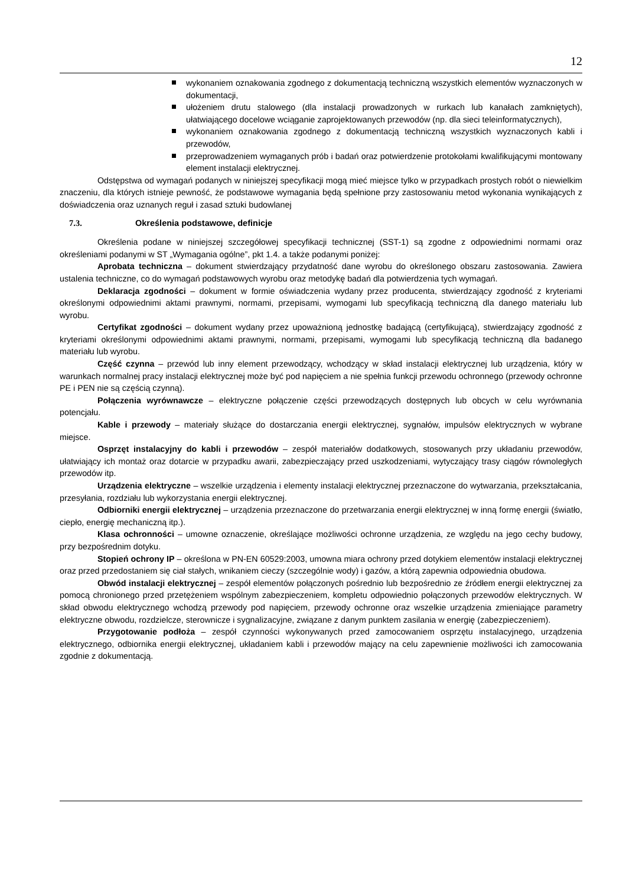12
wykonaniem oznakowania zgodnego z dokumentacją techniczną wszystkich elementów wyznaczonych w dokumentacji,
ułożeniem drutu stalowego (dla instalacji prowadzonych w rurkach lub kanałach zamkniętych), ułatwiającego docelowe wciąganie zaprojektowanych przewodów (np. dla sieci teleinformatycznych),
wykonaniem oznakowania zgodnego z dokumentacją techniczną wszystkich wyznaczonych kabli i przewodów,
przeprowadzeniem wymaganych prób i badań oraz potwierdzenie protokołami kwalifikującymi montowany element instalacji elektrycznej.
Odstępstwa od wymagań podanych w niniejszej specyfikacji mogą mieć miejsce tylko w przypadkach prostych robót o niewielkim znaczeniu, dla których istnieje pewność, że podstawowe wymagania będą spełnione przy zastosowaniu metod wykonania wynikających z doświadczenia oraz uznanych reguł i zasad sztuki budowlanej
7.3. Określenia podstawowe, definicje
Określenia podane w niniejszej szczegółowej specyfikacji technicznej (SST-1) są zgodne z odpowiednimi normami oraz określeniami podanymi w ST „Wymagania ogólne”, pkt 1.4. a także podanymi poniżej:
Aprobata techniczna – dokument stwierdzający przydatność dane wyrobu do określonego obszaru zastosowania. Zawiera ustalenia techniczne, co do wymagań podstawowych wyrobu oraz metodykę badań dla potwierdzenia tych wymagań.
Deklaracja zgodności – dokument w formie oświadczenia wydany przez producenta, stwierdzający zgodność z kryteriami określonymi odpowiednimi aktami prawnymi, normami, przepisami, wymogami lub specyfikacją techniczną dla danego materiału lub wyrobu.
Certyfikat zgodności – dokument wydany przez upoważnioną jednostkę badającą (certyfikującą), stwierdzający zgodność z kryteriami określonymi odpowiednimi aktami prawnymi, normami, przepisami, wymogami lub specyfikacją techniczną dla badanego materiału lub wyrobu.
Część czynna – przewód lub inny element przewodzący, wchodzący w skład instalacji elektrycznej lub urządzenia, który w warunkach normalnej pracy instalacji elektrycznej może być pod napięciem a nie spełnia funkcji przewodu ochronnego (przewody ochronne PE i PEN nie są częścią czynną).
Połączenia wyrównawcze – elektryczne połączenie części przewodzących dostępnych lub obcych w celu wyrównania potencjału.
Kable i przewody – materiały służące do dostarczania energii elektrycznej, sygnałów, impulsów elektrycznych w wybrane miejsce.
Osprzęt instalacyjny do kabli i przewodów – zespół materiałów dodatkowych, stosowanych przy układaniu przewodów, ułatwiający ich montaż oraz dotarcie w przypadku awarii, zabezpieczający przed uszkodzeniami, wytyczający trasy ciągów równoległych przewodów itp.
Urządzenia elektryczne – wszelkie urządzenia i elementy instalacji elektrycznej przeznaczone do wytwarzania, przekształcania, przesyłania, rozdziału lub wykorzystania energii elektrycznej.
Odbiorniki energii elektrycznej – urządzenia przeznaczone do przetwarzania energii elektrycznej w inną formę energii (światło, ciepło, energię mechaniczną itp.).
Klasa ochronności – umowne oznaczenie, określające możliwości ochronne urządzenia, ze względu na jego cechy budowy, przy bezpośrednim dotyku.
Stopień ochrony IP – określona w PN-EN 60529:2003, umowna miara ochrony przed dotykiem elementów instalacji elektrycznej oraz przed przedostaniem się ciał stałych, wnikaniem cieczy (szczególnie wody) i gazów, a którą zapewnia odpowiednia obudowa.
Obwód instalacji elektrycznej – zespół elementów połączonych pośrednio lub bezpośrednio ze źródłem energii elektrycznej za pomocą chronionego przed przetężeniem wspólnym zabezpieczeniem, kompletu odpowiednio połączonych przewodów elektrycznych. W skład obwodu elektrycznego wchodzą przewody pod napięciem, przewody ochronne oraz wszelkie urządzenia zmieniające parametry elektryczne obwodu, rozdzielcze, sterownicze i sygnalizacyjne, związane z danym punktem zasilania w energię (zabezpieczeniem).
Przygotowanie podłoża – zespół czynności wykonywanych przed zamocowaniem osprzętu instalacyjnego, urządzenia elektrycznego, odbiornika energii elektrycznej, układaniem kabli i przewodów mający na celu zapewnienie możliwości ich zamocowania zgodnie z dokumentacją.